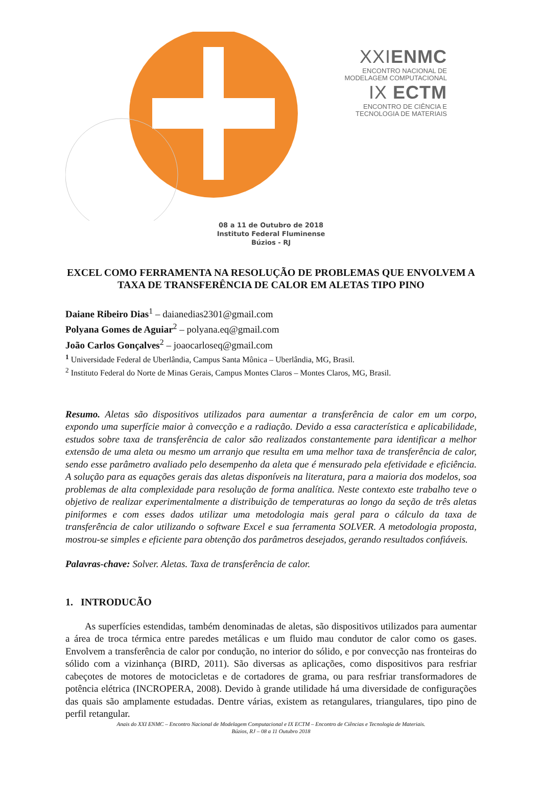XXIENMC
ENCONTRO NACIONAL DE
MODELAGEM COMPUTACIONAL
IX ECTM
ENCONTRO DE CIÊNCIA E
TECNOLOGIA DE MATERIAIS
08 a 11 de Outubro de 2018
Instituto Federal Fluminense
Búzios - RJ
EXCEL COMO FERRAMENTA NA RESOLUÇÃO DE PROBLEMAS QUE ENVOLVEM A TAXA DE TRANSFERÊNCIA DE CALOR EM ALETAS TIPO PINO
Daiane Ribeiro Dias<sup>1</sup> – daianedias2301@gmail.com
Polyana Gomes de Aguiar<sup>2</sup> – polyana.eq@gmail.com
João Carlos Gonçalves<sup>2</sup> – joaocarloseq@gmail.com
<sup>1</sup> Universidade Federal de Uberlândia, Campus Santa Mônica – Uberlândia, MG, Brasil.
<sup>2</sup> Instituto Federal do Norte de Minas Gerais, Campus Montes Claros – Montes Claros, MG, Brasil.
Resumo. Aletas são dispositivos utilizados para aumentar a transferência de calor em um corpo, expondo uma superfície maior à convecção e a radiação. Devido a essa característica e aplicabilidade, estudos sobre taxa de transferência de calor são realizados constantemente para identificar a melhor extensão de uma aleta ou mesmo um arranjo que resulta em uma melhor taxa de transferência de calor, sendo esse parâmetro avaliado pelo desempenho da aleta que é mensurado pela efetividade e eficiência. A solução para as equações gerais das aletas disponíveis na literatura, para a maioria dos modelos, soa problemas de alta complexidade para resolução de forma analítica. Neste contexto este trabalho teve o objetivo de realizar experimentalmente a distribuição de temperaturas ao longo da seção de três aletas piniformes e com esses dados utilizar uma metodologia mais geral para o cálculo da taxa de transferência de calor utilizando o software Excel e sua ferramenta SOLVER. A metodologia proposta, mostrou-se simples e eficiente para obtenção dos parâmetros desejados, gerando resultados confiáveis.
Palavras-chave: Solver. Aletas. Taxa de transferência de calor.
1. INTRODUCÃO
As superfícies estendidas, também denominadas de aletas, são dispositivos utilizados para aumentar a área de troca térmica entre paredes metálicas e um fluido mau condutor de calor como os gases. Envolvem a transferência de calor por condução, no interior do sólido, e por convecção nas fronteiras do sólido com a vizinhança (BIRD, 2011). São diversas as aplicações, como dispositivos para resfriar cabeçotes de motores de motocicletas e de cortadores de grama, ou para resfriar transformadores de potência elétrica (INCROPERA, 2008). Devido à grande utilidade há uma diversidade de configurações das quais são amplamente estudadas. Dentre várias, existem as retangulares, triangulares, tipo pino de perfil retangular.
Anais do XXI ENMC – Encontro Nacional de Modelagem Computacional e IX ECTM – Encontro de Ciências e Tecnologia de Materiais.
Búzios, RJ – 08 a 11 Outubro 2018